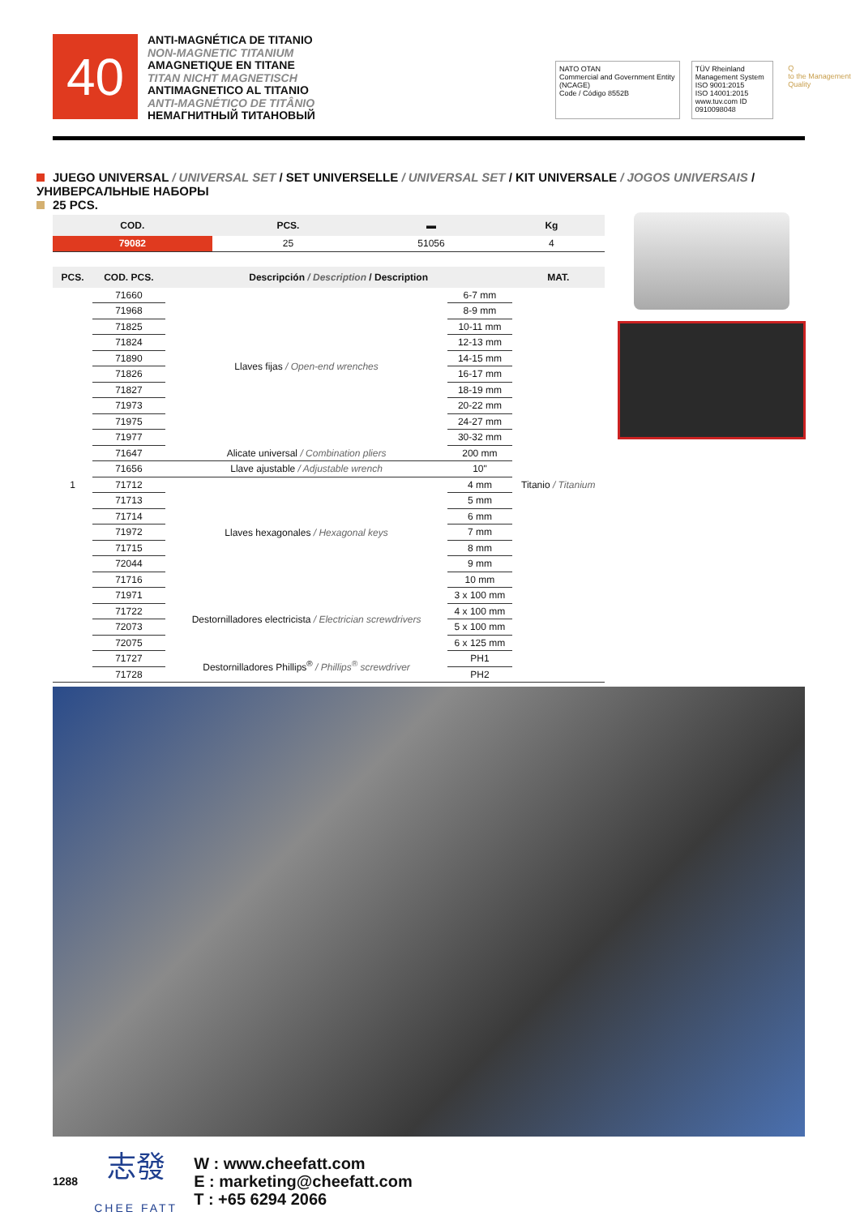40
ANTI-MAGNÉTICA DE TITANIO
NON-MAGNETIC TITANIUM
AMAGNETIQUE EN TITANE
TITAN NICHT MAGNETISCH
ANTIMAGNETICO AL TITANIO
ANTI-MAGNÉTICO DE TITÂNIO
НЕМАГНИТНЫЙ ТИТАНОВЫЙ
NATO OTAN
Commercial and Government Entity (NCAGE)
Code / Código 8552B
TÜV Rheinland
Management System
ISO 9001:2015
ISO 14001:2015
www.tuv.com ID 0910098048
Q
to the Management Quality
JUEGO UNIVERSAL / UNIVERSAL SET / SET UNIVERSELLE / UNIVERSAL SET / KIT UNIVERSALE / JOGOS UNIVERSAIS / УНИВЕРСАЛЬНЫЕ НАБОРЫ
25 PCS.
| COD. | PCS. | ▬ | Kg |
| --- | --- | --- | --- |
| 79082 | 25 | 51056 | 4 |
| PCS. | COD. PCS. | Descripción / Description / Description | | MAT. |
| --- | --- | --- | --- | --- |
| 1 | 71660 | Llaves fijas / Open-end wrenches | 6-7 mm | Titanio / Titanium |
| | 71968 | | 8-9 mm | |
| | 71825 | | 10-11 mm | |
| | 71824 | | 12-13 mm | |
| | 71890 | | 14-15 mm | |
| | 71826 | | 16-17 mm | |
| | 71827 | | 18-19 mm | |
| | 71973 | | 20-22 mm | |
| | 71975 | | 24-27 mm | |
| | 71977 | | 30-32 mm | |
| | 71647 | Alicate universal / Combination pliers | 200 mm | |
| | 71656 | Llave ajustable / Adjustable wrench | 10" | |
| | 71712 | Llaves hexagonales / Hexagonal keys | 4 mm | |
| | 71713 | | 5 mm | |
| | 71714 | | 6 mm | |
| | 71972 | | 7 mm | |
| | 71715 | | 8 mm | |
| | 72044 | | 9 mm | |
| | 71716 | | 10 mm | |
| | 71971 | Destornilladores electricista / Electrician screwdrivers | 3 x 100 mm | |
| | 71722 | | 4 x 100 mm | |
| | 72073 | | 5 x 100 mm | |
| | 72075 | | 6 x 125 mm | |
| | 71727 | Destornilladores Phillips<sup>®</sup> / Phillips<sup>®</sup> screwdriver | PH1 | |
| | 71728 | | PH2 | |
1288
志發
CHEE FATT
W : www.cheefatt.com
E : marketing@cheefatt.com
T : +65 6294 2066